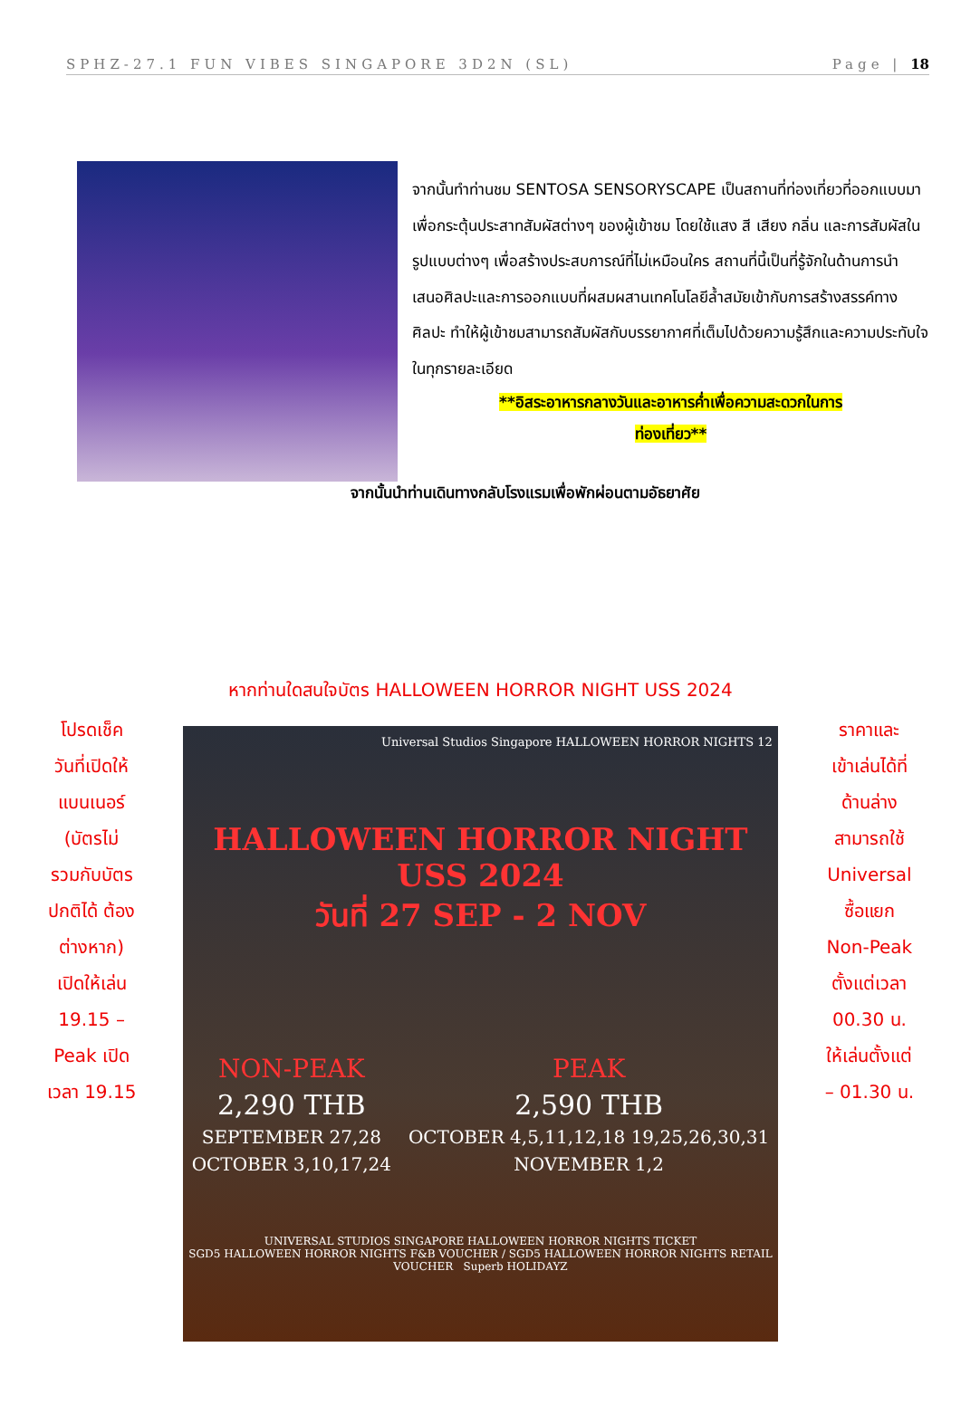SPHZ-27.1 FUN VIBES SINGAPORE 3D2N (SL) Page | 18
จากนั้นทำท่านชม SENTOSA SENSORYSCAPE เป็นสถานที่ท่องเที่ยวที่ออกแบบมาเพื่อกระตุ้นประสาทสัมผัสต่างๆ ของผู้เข้าชม โดยใช้แสง สี เสียง กลิ่น และการสัมผัสในรูปแบบต่างๆ เพื่อสร้างประสบการณ์ที่ไม่เหมือนใคร สถานที่นี้เป็นที่รู้จักในด้านการนำเสนอศิลปะและการออกแบบที่ผสมผสานเทคโนโลยีล้ำสมัยเข้ากับการสร้างสรรค์ทางศิลปะ ทำให้ผู้เข้าชมสามารถสัมผัสกับบรรยากาศที่เต็มไปด้วยความรู้สึกและความประทับใจในทุกรายละเอียด
**อิสระอาหารกลางวันและอาหารค่ำเพื่อความสะดวกในการ
ท่องเที่ยว**
จากนั้นนำท่านเดินทางกลับโรงแรมเพื่อพักผ่อนตามอัธยาศัย
หากท่านใดสนใจบัตร HALLOWEEN HORROR NIGHT USS 2024
โปรดเช็ค
วันที่เปิดให้
แบนเนอร์
(บัตรไม่
รวมกับบัตร
ปกติได้ ต้อง
ต่างหาก)
เปิดให้เล่น
19.15 –
Peak เปิด
เวลา 19.15
Universal Studios Singapore HALLOWEEN HORROR NIGHTS 12
HALLOWEEN HORROR NIGHT USS 2024
วันที่ 27 SEP - 2 NOV
NON-PEAK
2,290 THB
SEPTEMBER 27,28
OCTOBER 3,10,17,24
PEAK
2,590 THB
OCTOBER 4,5,11,12,18 19,25,26,30,31
NOVEMBER 1,2
UNIVERSAL STUDIOS SINGAPORE HALLOWEEN HORROR NIGHTS TICKET
SGD5 HALLOWEEN HORROR NIGHTS F&B VOUCHER / SGD5 HALLOWEEN HORROR NIGHTS RETAIL VOUCHER Superb HOLIDAYZ
ราคาและ
เข้าเล่นได้ที่
ด้านล่าง
สามารถใช้
Universal
ซื้อแยก
Non-Peak
ตั้งแต่เวลา
00.30 น.
ให้เล่นตั้งแต่
– 01.30 น.